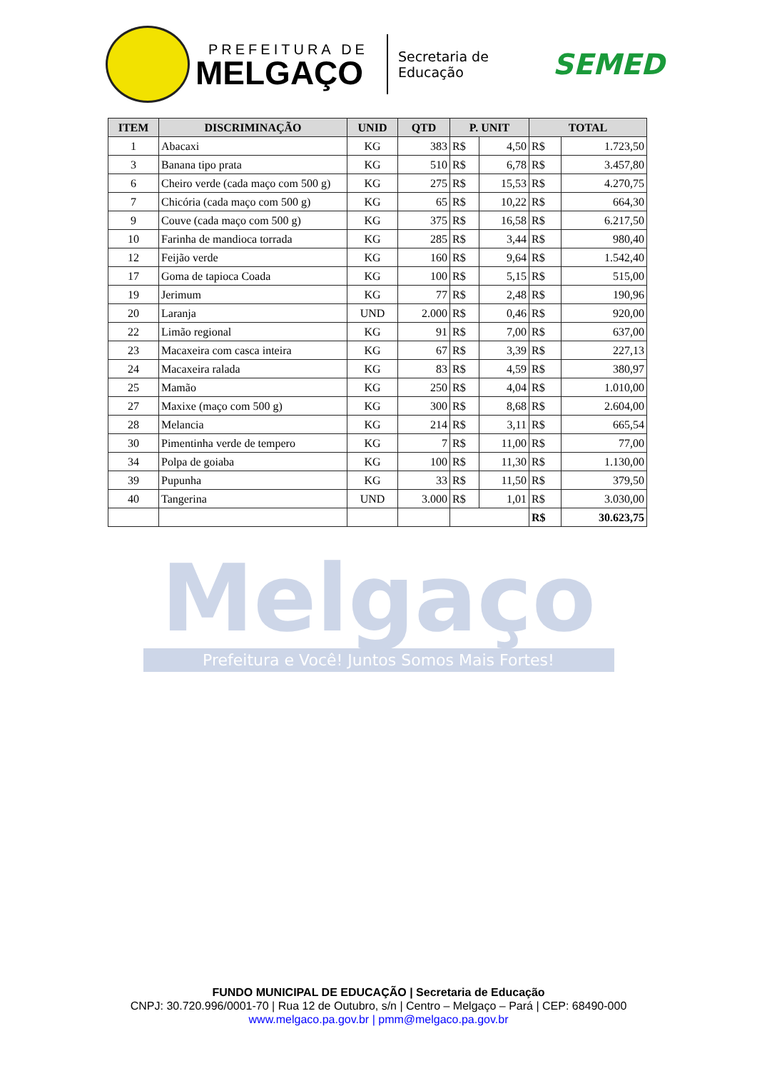PREFEITURA DE
MELGAÇO
Secretaria de
Educação
SEMED
| ITEM | DISCRIMINAÇÃO | UNID | QTD | P. UNIT | | TOTAL | |
| --- | --- | --- | --- | --- | --- | --- | --- |
| 1 | Abacaxi | KG | 383 | R$ | 4,50 | R$ | 1.723,50 |
| 3 | Banana tipo prata | KG | 510 | R$ | 6,78 | R$ | 3.457,80 |
| 6 | Cheiro verde (cada maço com 500 g) | KG | 275 | R$ | 15,53 | R$ | 4.270,75 |
| 7 | Chicória (cada maço com 500 g) | KG | 65 | R$ | 10,22 | R$ | 664,30 |
| 9 | Couve (cada maço com 500 g) | KG | 375 | R$ | 16,58 | R$ | 6.217,50 |
| 10 | Farinha de mandioca torrada | KG | 285 | R$ | 3,44 | R$ | 980,40 |
| 12 | Feijão verde | KG | 160 | R$ | 9,64 | R$ | 1.542,40 |
| 17 | Goma de tapioca Coada | KG | 100 | R$ | 5,15 | R$ | 515,00 |
| 19 | Jerimum | KG | 77 | R$ | 2,48 | R$ | 190,96 |
| 20 | Laranja | UND | 2.000 | R$ | 0,46 | R$ | 920,00 |
| 22 | Limão regional | KG | 91 | R$ | 7,00 | R$ | 637,00 |
| 23 | Macaxeira com casca inteira | KG | 67 | R$ | 3,39 | R$ | 227,13 |
| 24 | Macaxeira ralada | KG | 83 | R$ | 4,59 | R$ | 380,97 |
| 25 | Mamão | KG | 250 | R$ | 4,04 | R$ | 1.010,00 |
| 27 | Maxixe (maço com 500 g) | KG | 300 | R$ | 8,68 | R$ | 2.604,00 |
| 28 | Melancia | KG | 214 | R$ | 3,11 | R$ | 665,54 |
| 30 | Pimentinha verde de tempero | KG | 7 | R$ | 11,00 | R$ | 77,00 |
| 34 | Polpa de goiaba | KG | 100 | R$ | 11,30 | R$ | 1.130,00 |
| 39 | Pupunha | KG | 33 | R$ | 11,50 | R$ | 379,50 |
| 40 | Tangerina | UND | 3.000 | R$ | 1,01 | R$ | 3.030,00 |
| | | | | | | R$ | 30.623,75 |
Melgaço
Prefeitura e Você! Juntos Somos Mais Fortes!
FUNDO MUNICIPAL DE EDUCAÇÃO | Secretaria de Educação
CNPJ: 30.720.996/0001-70 | Rua 12 de Outubro, s/n | Centro – Melgaço – Pará | CEP: 68490-000
www.melgaco.pa.gov.br | pmm@melgaco.pa.gov.br